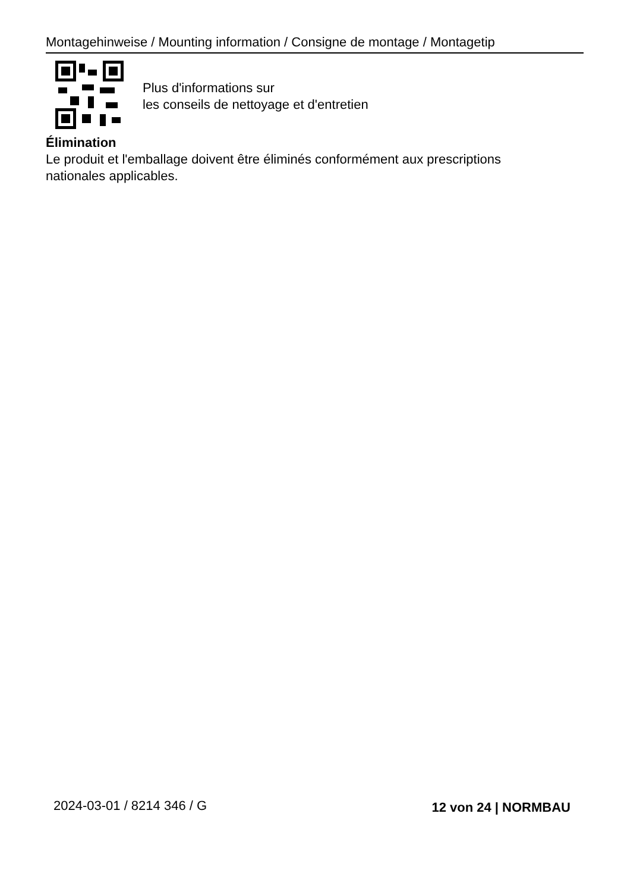Montagehinweise / Mounting information / Consigne de montage / Montagetip
Plus d'informations sur
les conseils de nettoyage et d'entretien
Élimination
Le produit et l'emballage doivent être éliminés conformément aux prescriptions
nationales applicables.
2024-03-01 / 8214 346 / G 12 von 24 | NORMBAU